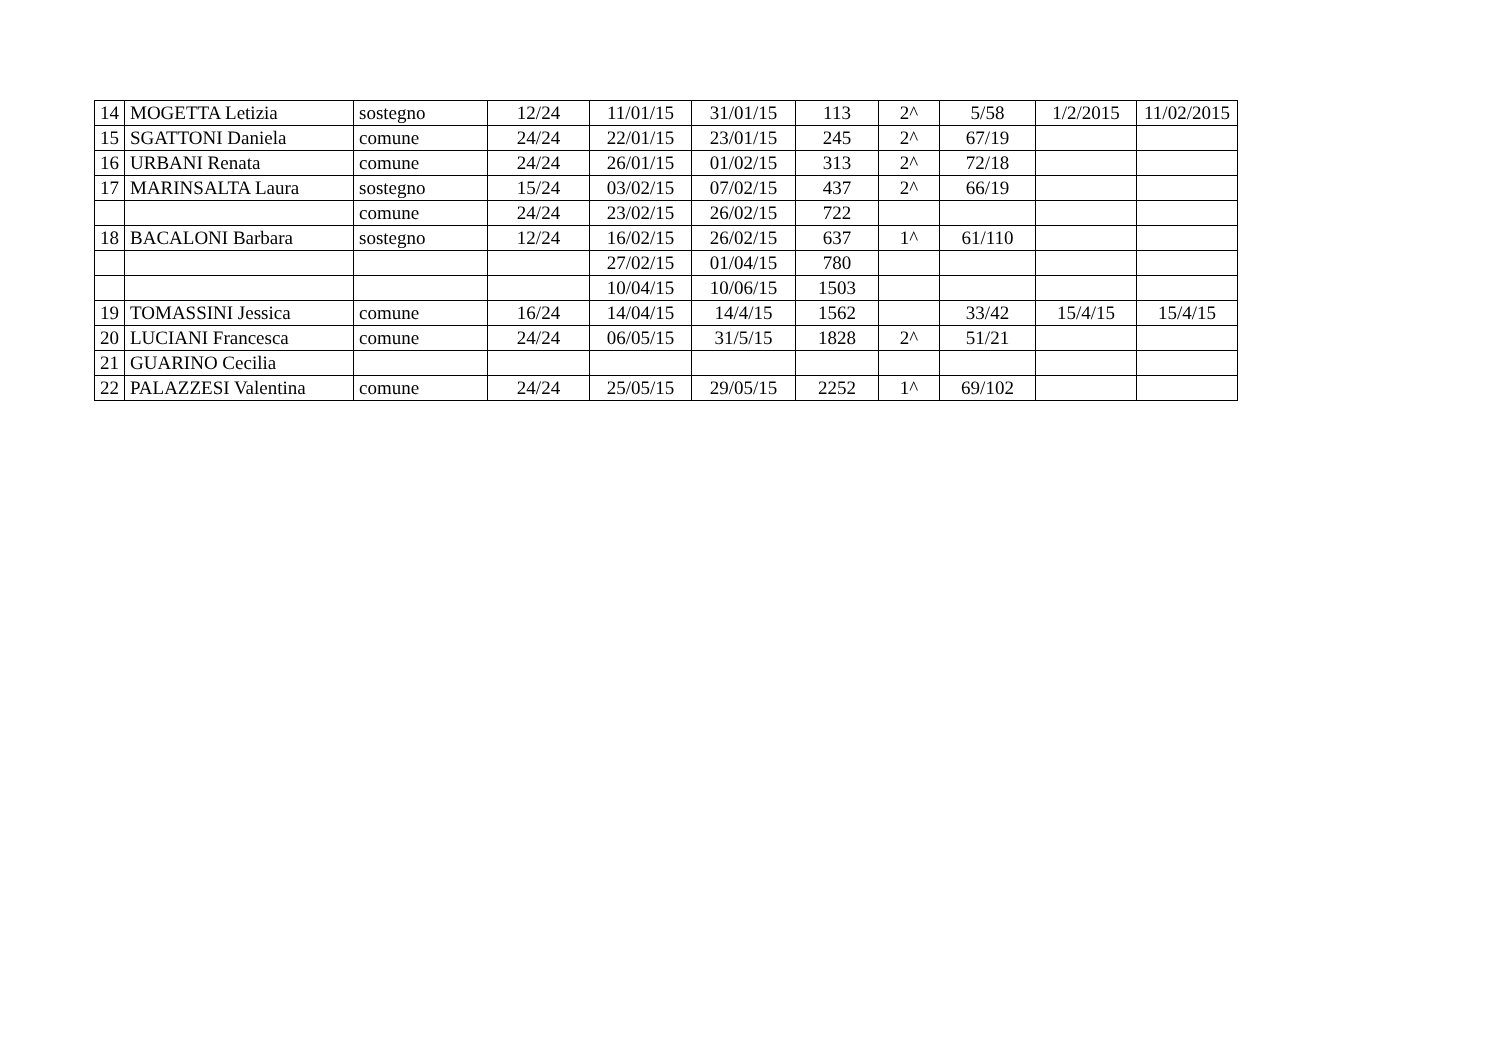| 14 | MOGETTA Letizia | sostegno | 12/24 | 11/01/15 | 31/01/15 | 113 | 2^ | 5/58 | 1/2/2015 | 11/02/2015 |
| 15 | SGATTONI Daniela | comune | 24/24 | 22/01/15 | 23/01/15 | 245 | 2^ | 67/19 | | |
| 16 | URBANI Renata | comune | 24/24 | 26/01/15 | 01/02/15 | 313 | 2^ | 72/18 | | |
| 17 | MARINSALTA Laura | sostegno | 15/24 | 03/02/15 | 07/02/15 | 437 | 2^ | 66/19 | | |
| | | comune | 24/24 | 23/02/15 | 26/02/15 | 722 | | | | |
| 18 | BACALONI Barbara | sostegno | 12/24 | 16/02/15 | 26/02/15 | 637 | 1^ | 61/110 | | |
| | | | | 27/02/15 | 01/04/15 | 780 | | | | |
| | | | | 10/04/15 | 10/06/15 | 1503 | | | | |
| 19 | TOMASSINI Jessica | comune | 16/24 | 14/04/15 | 14/4/15 | 1562 | | 33/42 | 15/4/15 | 15/4/15 |
| 20 | LUCIANI Francesca | comune | 24/24 | 06/05/15 | 31/5/15 | 1828 | 2^ | 51/21 | | |
| 21 | GUARINO Cecilia | | | | | | | | | |
| 22 | PALAZZESI Valentina | comune | 24/24 | 25/05/15 | 29/05/15 | 2252 | 1^ | 69/102 | | |